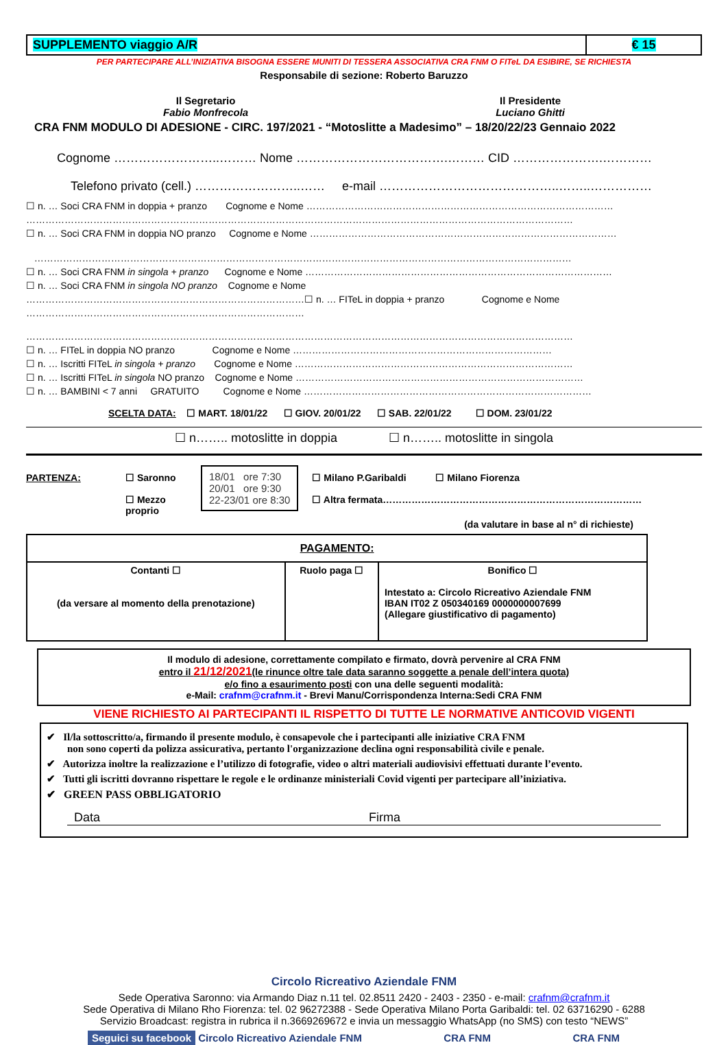| SUPPLEMENTO viaggio A/R | € 15 |
PER PARTECIPARE ALL’INIZIATIVA BISOGNA ESSERE MUNITI DI TESSERA ASSOCIATIVA CRA FNM O FITeL DA ESIBIRE, SE RICHIESTA
Responsabile di sezione: Roberto Baruzzo
Il Segretario
Fabio Monfrecola
Il Presidente
Luciano Ghitti
CRA FNM MODULO DI ADESIONE - CIRC. 197/2021 - “Motoslitte a Madesimo” – 18/20/22/23 Gennaio 2022
Cognome ……………………..……… Nome ……………………………….……… CID ………………….…………
Telefono privato (cell.) ……………………..…… e-mail ……………………………………..……..……………
☐ n. … Soci CRA FNM in doppia + pranzo Cognome e Nome ……………………………………………………………………………………
………………………………………………………………………………………………………………………………………………………
☐ n. … Soci CRA FNM in doppia NO pranzo Cognome e Nome ……………………………………………………………………………………
……………………………………………………………………………………………………………………………………………………
☐ n. … Soci CRA FNM in singola + pranzo Cognome e Nome ……………………………………………………………………………………
☐ n. … Soci CRA FNM in singola NO pranzo Cognome e Nome
……………………………………………………………………………☐ n. … FITeL in doppia + pranzo Cognome e Nome
……………………………………………………………………………
………………………………………………………………………………………………………………………………………………………
☐ n. … FITeL in doppia NO pranzo Cognome e Nome ………………………………………………………………………
☐ n. … Iscritti FITeL in singola + pranzo Cognome e Nome ……………………………………………………………………………
☐ n. … Iscritti FITeL in singola NO pranzo Cognome e Nome ………………………………………………………………………………
☐ n. … BAMBINI < 7 anni GRATUITO Cognome e Nome ………………………………………………………………………………
SCELTA DATA: ☐ MART. 18/01/22 ☐ GIOV. 20/01/22 ☐ SAB. 22/01/22 ☐ DOM. 23/01/22
☐ n…….. motoslitte in doppia ☐ n…….. motoslitte in singola
PARTENZA: ☐ Saronno
☐ Mezzo proprio
18/01 ore 7:30
20/01 ore 9:30
22-23/01 ore 8:30
☐ Milano P.Garibaldi ☐ Milano Fiorenza
☐ Altra fermata………………………………………………………………………
(da valutare in base al n° di richieste)
| PAGAMENTO: | | |
| Contanti ☐ (da versare al momento della prenotazione) | Ruolo paga ☐ | Bonifico ☐ Intestato a: Circolo Ricreativo Aziendale FNM IBAN IT02 Z 050340169 0000000007699 (Allegare giustificativo di pagamento) |
Il modulo di adesione, correttamente compilato e firmato, dovrà pervenire al CRA FNM
entro il 21/12/2021(le rinunce oltre tale data saranno soggette a penale dell’intera quota)
e/o fino a esaurimento posti con una delle seguenti modalità:
e-Mail: crafnm@crafnm.it - Brevi Manu/Corrispondenza Interna:Sedi CRA FNM
VIENE RICHIESTO AI PARTECIPANTI IL RISPETTO DI TUTTE LE NORMATIVE ANTICOVID VIGENTI
✔ Il/la sottoscritto/a, firmando il presente modulo, è consapevole che i partecipanti alle iniziative CRA FNM
non sono coperti da polizza assicurativa, pertanto l'organizzazione declina ogni responsabilità civile e penale.
✔ Autorizza inoltre la realizzazione e l’utilizzo di fotografie, video o altri materiali audiovisivi effettuati durante l’evento.
✔ Tutti gli iscritti dovranno rispettare le regole e le ordinanze ministeriali Covid vigenti per partecipare all’iniziativa.
✔ GREEN PASS OBBLIGATORIO
Data Firma
Circolo Ricreativo Aziendale FNM
Sede Operativa Saronno: via Armando Diaz n.11 tel. 02.8511 2420 - 2403 - 2350 - e-mail: crafnm@crafnm.it
Sede Operativa di Milano Rho Fiorenza: tel. 02 96272388 - Sede Operativa Milano Porta Garibaldi: tel. 02 63716290 - 6288
Servizio Broadcast: registra in rubrica il n.3669269672 e invia un messaggio WhatsApp (no SMS) con testo “NEWS”
Seguici su facebook Circolo Ricreativo Aziendale FNM CRA FNM CRA FNM